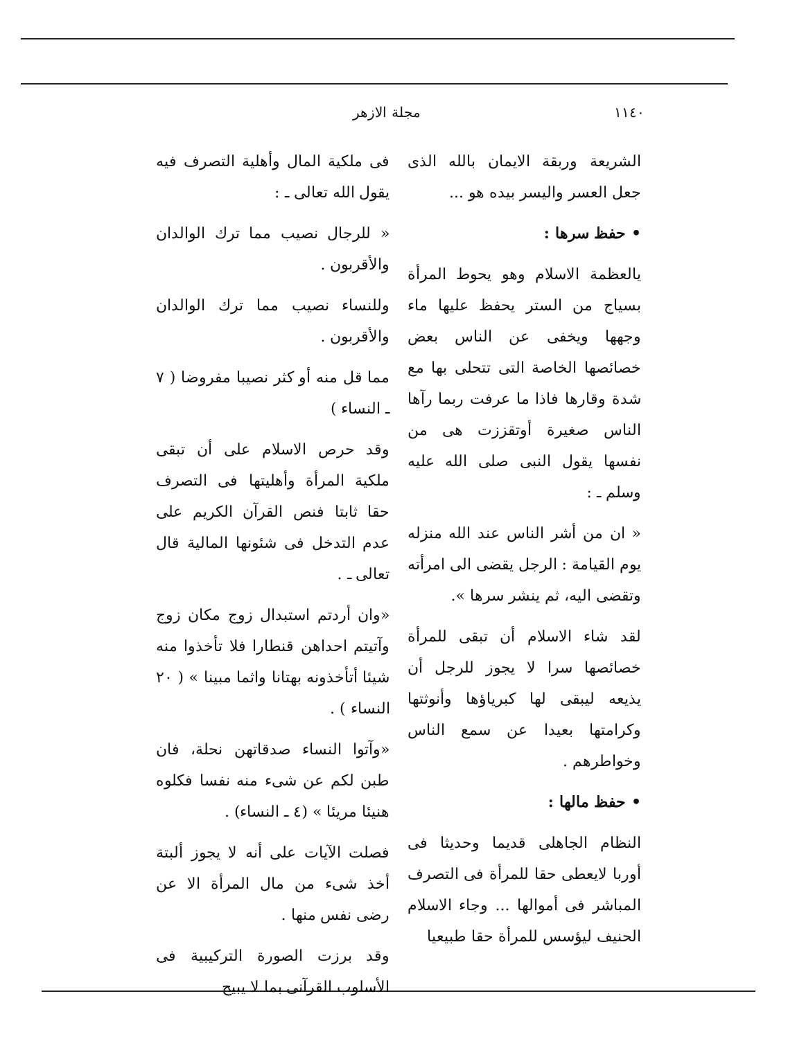١١٤٠ مجلة الازهر
الشريعة وربقة الايمان بالله الذى جعل العسر واليسر بيده هو ...
• حفظ سرها :
يالعظمة الاسلام وهو يحوط المرأة بسياج من الستر يحفظ عليها ماء وجهها ويخفى عن الناس بعض خصائصها الخاصة التى تتحلى بها مع شدة وقارها فاذا ما عرفت ربما رآها الناس صغيرة أوتقززت هى من نفسها يقول النبى صلى الله عليه وسلم ـ :
« ان من أشر الناس عند الله منزله يوم القيامة : الرجل يقضى الى امرأته وتقضى اليه، ثم ينشر سرها ».
لقد شاء الاسلام أن تبقى للمرأة خصائصها سرا لا يجوز للرجل أن يذيعه ليبقى لها كبرياؤها وأنوثتها وكرامتها بعيدا عن سمع الناس وخواطرهم .
• حفظ مالها :
النظام الجاهلى قديما وحديثا فى أوربا لايعطى حقا للمرأة فى التصرف المباشر فى أموالها ... وجاء الاسلام الحنيف ليؤسس للمرأة حقا طبيعيا
فى ملكية المال وأهلية التصرف فيه يقول الله تعالى ـ :
« للرجال نصيب مما ترك الوالدان والأقربون .
وللنساء نصيب مما ترك الوالدان والأقربون .
مما قل منه أو كثر نصيبا مفروضا ( ٧ ـ النساء )
وقد حرص الاسلام على أن تبقى ملكية المرأة وأهليتها فى التصرف حقا ثابتا فنص القرآن الكريم على عدم التدخل فى شئونها المالية قال تعالى ـ .
«وان أردتم استبدال زوج مكان زوج وآتيتم احداهن قنطارا فلا تأخذوا منه شيئا أتأخذونه بهتانا واثما مبينا » ( ٢٠ النساء ) .
«وآتوا النساء صدقاتهن نحلة، فان طبن لكم عن شىء منه نفسا فكلوه هنيئا مريئا » (٤ ـ النساء) .
فصلت الآيات على أنه لا يجوز ألبتة أخذ شىء من مال المرأة الا عن رضى نفس منها .
وقد برزت الصورة التركيبية فى الأسلوب القرآنى بما لا يبيح